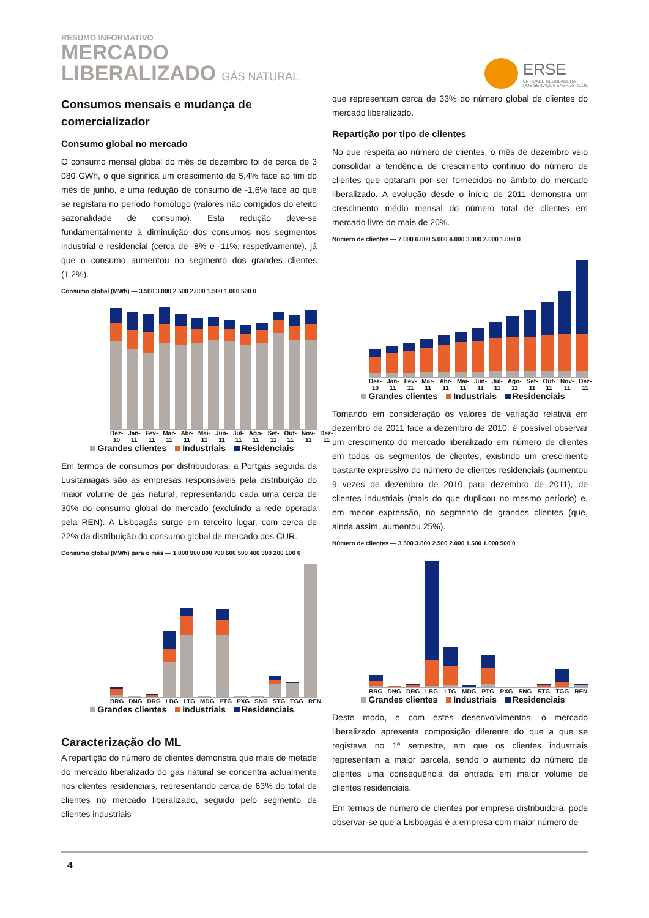RESUMO INFORMATIVO
MERCADO
LIBERALIZADO GÁS NATURAL
ERSE
ENTIDADE REGULADORA
DOS SERVIÇOS ENERGÉTICOS
Consumos mensais e mudança de comercializador
Consumo global no mercado
O consumo mensal global do mês de dezembro foi de cerca de 3 080 GWh, o que significa um crescimento de 5,4% face ao fim do mês de junho, e uma redução de consumo de -1,6% face ao que se registara no período homólogo (valores não corrigidos do efeito sazonalidade de consumo). Esta redução deve-se fundamentalmente à diminuição dos consumos nos segmentos industrial e residencial (cerca de -8% e -11%, respetivamente), já que o consumo aumentou no segmento dos grandes clientes (1,2%).
Consumo global (MWh) — 3.500 3.000 2.500 2.000 1.500 1.000 500 0
Dez-10 Jan-11 Fev-11 Mar-11 Abr-11 Mai-11 Jun-11 Jul-11 Ago-11 Set-11 Out-11 Nov-11 Dez-11
Grandes clientes Industriais Residenciais
Em termos de consumos por distribuidoras, a Portgás seguida da Lusitaniagás são as empresas responsáveis pela distribuição do maior volume de gás natural, representando cada uma cerca de 30% do consumo global do mercado (excluindo a rede operada pela REN). A Lisboagás surge em terceiro lugar, com cerca de 22% da distribuição do consumo global de mercado dos CUR.
Consumo global (MWh) para o mês — 1.000 900 800 700 600 500 400 300 200 100 0
BRG DNG DRG LBG LTG MDG PTG PXG SNG STG TGG REN
Grandes clientes Industriais Residenciais
Caracterização do ML
A repartição do número de clientes demonstra que mais de metade do mercado liberalizado do gás natural se concentra actualmente nos clientes residenciais, representando cerca de 63% do total de clientes no mercado liberalizado, seguido pelo segmento de clientes industriais
que representam cerca de 33% do número global de clientes do mercado liberalizado.
Repartição por tipo de clientes
No que respeita ao número de clientes, o mês de dezembro veio consolidar a tendência de crescimento contínuo do número de clientes que optaram por ser fornecidos no âmbito do mercado liberalizado. A evolução desde o início de 2011 demonstra um crescimento médio mensal do número total de clientes em mercado livre de mais de 20%.
Número de clientes — 7.000 6.000 5.000 4.000 3.000 2.000 1.000 0
Dez-10 Jan-11 Fev-11 Mar-11 Abr-11 Mai-11 Jun-11 Jul-11 Ago-11 Set-11 Out-11 Nov-11 Dez-11
Grandes clientes Industriais Residenciais
Tomando em consideração os valores de variação relativa em dezembro de 2011 face a dezembro de 2010, é possível observar um crescimento do mercado liberalizado em número de clientes em todos os segmentos de clientes, existindo um crescimento bastante expressivo do número de clientes residenciais (aumentou 9 vezes de dezembro de 2010 para dezembro de 2011), de clientes industriais (mais do que duplicou no mesmo período) e, em menor expressão, no segmento de grandes clientes (que, ainda assim, aumentou 25%).
Número de clientes — 3.500 3.000 2.500 2.000 1.500 1.000 500 0
BRG DNG DRG LBG LTG MDG PTG PXG SNG STG TGG REN
Grandes clientes Industriais Residenciais
Deste modo, e com estes desenvolvimentos, o mercado liberalizado apresenta composição diferente do que a que se registava no 1º semestre, em que os clientes industriais representam a maior parcela, sendo o aumento do número de clientes uma consequência da entrada em maior volume de clientes residenciais.
Em termos de número de clientes por empresa distribuidora, pode observar-se que a Lisboagás é a empresa com maior número de
4